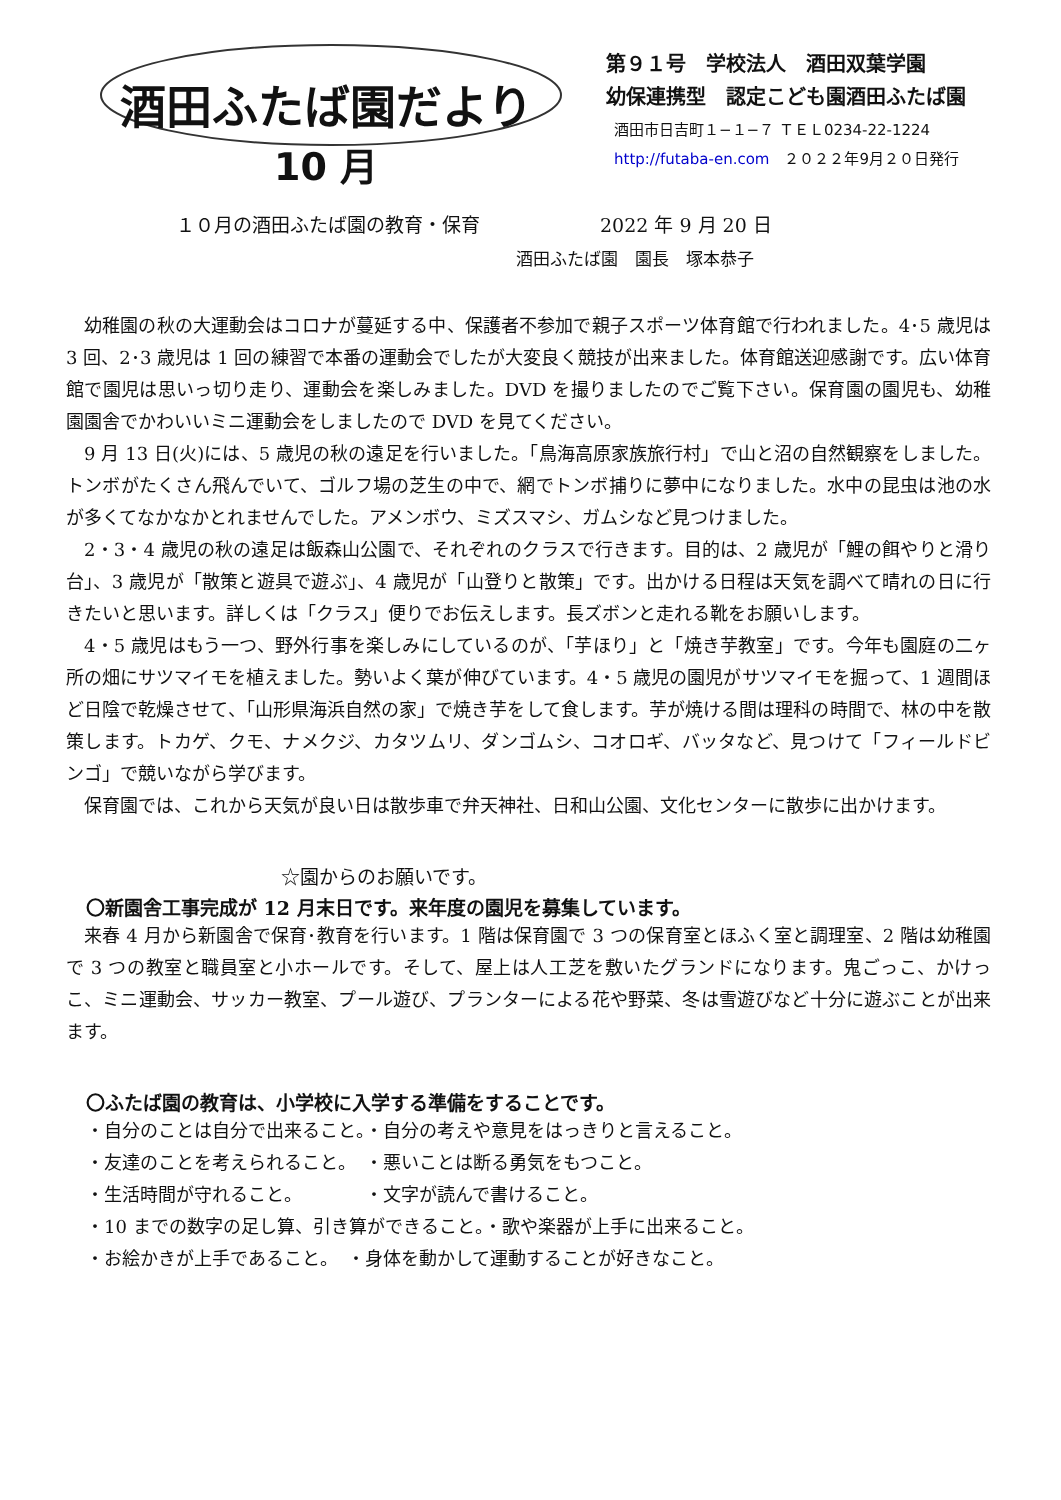酒田ふたば園だより
10 月
第９１号　学校法人　酒田双葉学園
幼保連携型　認定こども園酒田ふたば園
酒田市日吉町１−１−７ ＴＥＬ0234-22-1224
http://futaba-en.com　２０２２年9月２０日発行
１０月の酒田ふたば園の教育・保育 2022 年 9 月 20 日
酒田ふたば園　園長　塚本恭子
幼稚園の秋の大運動会はコロナが蔓延する中、保護者不参加で親子スポーツ体育館で行われました。4･5 歳児は 3 回、2･3 歳児は 1 回の練習で本番の運動会でしたが大変良く競技が出来ました。体育館送迎感謝です。広い体育館で園児は思いっ切り走り、運動会を楽しみました。DVD を撮りましたのでご覧下さい。保育園の園児も、幼稚園園舎でかわいいミニ運動会をしましたので DVD を見てください。
9 月 13 日(火)には、5 歳児の秋の遠足を行いました。「鳥海高原家族旅行村」で山と沼の自然観察をしました。トンボがたくさん飛んでいて、ゴルフ場の芝生の中で、網でトンボ捕りに夢中になりました。水中の昆虫は池の水が多くてなかなかとれませんでした。アメンボウ、ミズスマシ、ガムシなど見つけました。
2・3・4 歳児の秋の遠足は飯森山公園で、それぞれのクラスで行きます。目的は、2 歳児が「鯉の餌やりと滑り台」、3 歳児が「散策と遊具で遊ぶ」、4 歳児が「山登りと散策」です。出かける日程は天気を調べて晴れの日に行きたいと思います。詳しくは「クラス」便りでお伝えします。長ズボンと走れる靴をお願いします。
4・5 歳児はもう一つ、野外行事を楽しみにしているのが、「芋ほり」と「焼き芋教室」です。今年も園庭の二ヶ所の畑にサツマイモを植えました。勢いよく葉が伸びています。4・5 歳児の園児がサツマイモを掘って、1 週間ほど日陰で乾燥させて、「山形県海浜自然の家」で焼き芋をして食します。芋が焼ける間は理科の時間で、林の中を散策します。トカゲ、クモ、ナメクジ、カタツムリ、ダンゴムシ、コオロギ、バッタなど、見つけて「フィールドビンゴ」で競いながら学びます。
保育園では、これから天気が良い日は散歩車で弁天神社、日和山公園、文化センターに散歩に出かけます。
☆園からのお願いです。
〇新園舎工事完成が 12 月末日です。来年度の園児を募集しています。
来春 4 月から新園舎で保育･教育を行います。1 階は保育園で 3 つの保育室とほふく室と調理室、2 階は幼稚園で 3 つの教室と職員室と小ホールです。そして、屋上は人工芝を敷いたグランドになります。鬼ごっこ、かけっこ、ミニ運動会、サッカー教室、プール遊び、プランターによる花や野菜、冬は雪遊びなど十分に遊ぶことが出来ます。
〇ふたば園の教育は、小学校に入学する準備をすることです。
・自分のことは自分で出来ること。・自分の考えや意見をはっきりと言えること。
・友達のことを考えられること。　・悪いことは断る勇気をもつこと。
・生活時間が守れること。　　　　・文字が読んで書けること。
・10 までの数字の足し算、引き算ができること。・歌や楽器が上手に出来ること。
・お絵かきが上手であること。　・身体を動かして運動することが好きなこと。